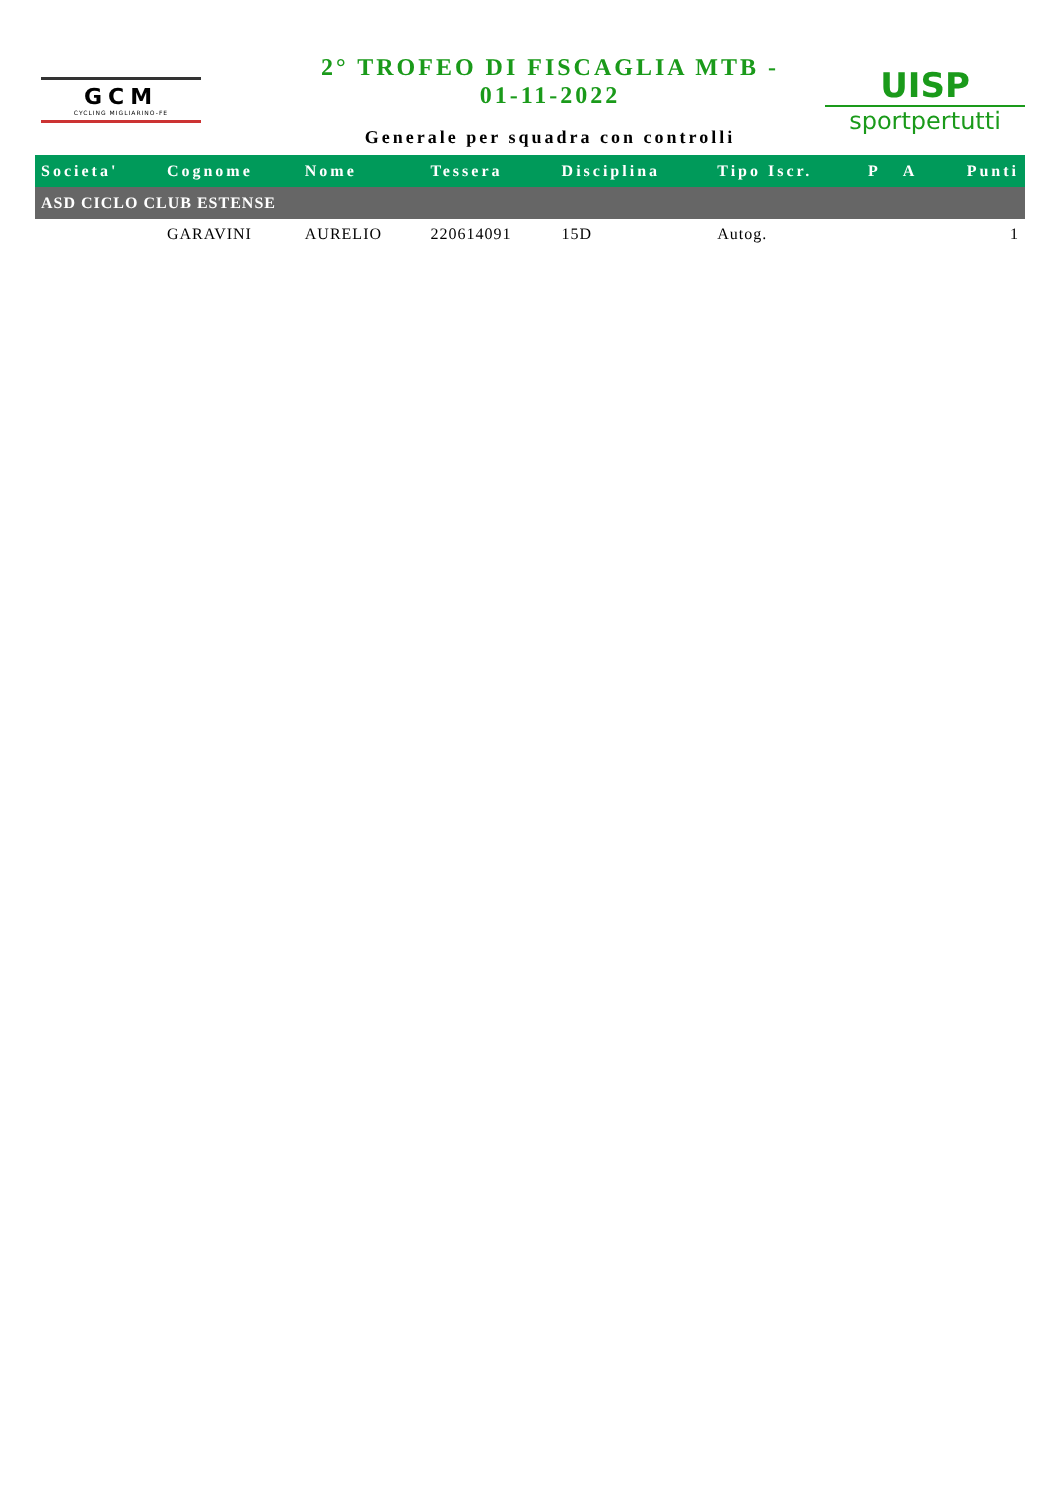GCM
CYCLING MIGLIARINO-FE
2° TROFEO DI FISCAGLIA MTB -
01-11-2022
Generale per squadra con controlli
UISP
sportpertutti
| Societa' | Cognome | Nome | Tessera | Disciplina | Tipo Iscr. | P | A | Punti |
| --- | --- | --- | --- | --- | --- | --- | --- | --- |
| ASD CICLO CLUB ESTENSE | | | | | | | | |
| | GARAVINI | AURELIO | 220614091 | 15D | Autog. | | | 1 |